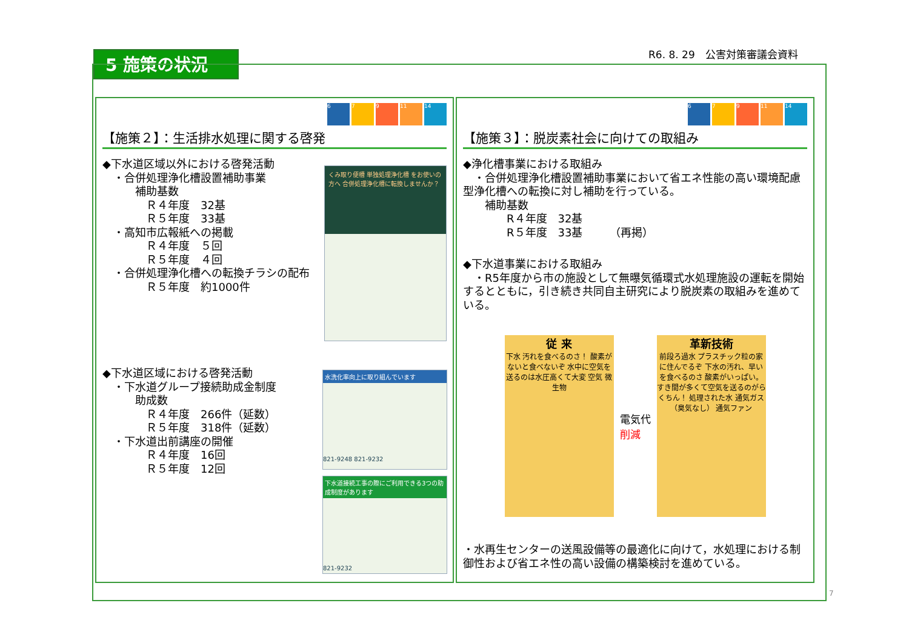5 施策の状況 R6. 8. 29　公害対策審議会資料
6 7 9 11 14
【施策２】：生活排水処理に関する啓発
◆下水道区域以外における啓発活動
　・合併処理浄化槽設置補助事業
　　　補助基数
　　　　Ｒ４年度　32基
　　　　Ｒ５年度　33基
　・高知市広報紙への掲載
　　　　Ｒ４年度　５回
　　　　Ｒ５年度　４回
　・合併処理浄化槽への転換チラシの配布
　　　　Ｒ５年度　約1000件
◆下水道区域における啓発活動
　・下水道グループ接続助成金制度
　　　助成数
　　　　Ｒ４年度　266件（延数）
　　　　Ｒ５年度　318件（延数）
　・下水道出前講座の開催
　　　　Ｒ４年度　16回
　　　　Ｒ５年度　12回
くみ取り便槽 単独処理浄化槽 をお使いの方へ 合併処理浄化槽に転換しませんか？
水洗化率向上に取り組んでいます
821-9248 821-9232
下水道接続工事の際にご利用できる3つの助成制度があります
821-9232
6 7 9 11 14
【施策３】：脱炭素社会に向けての取組み
◆浄化槽事業における取組み
　・合併処理浄化槽設置補助事業において省エネ性能の高い環境配慮型浄化槽への転換に対し補助を行っている。
　　補助基数
　　　　R４年度　32基
　　　　R５年度　33基　　　（再掲）
◆下水道事業における取組み
　・R5年度から市の施設として無曝気循環式水処理施設の運転を開始するとともに，引き続き共同自主研究により脱炭素の取組みを進めている。
従 来
下水 汚れを食べるのさ！ 酸素がないと食べないぞ 水中に空気を送るのは水圧高くて大変 空気 微生物
電気代
削減
革新技術
前段ろ過水 プラスチック粒の家に住んでるぞ 下水の汚れ、早いを食べるのさ 酸素がいっぱい。すき間が多くて空気を送るのがらくちん！ 処理された水 通気ガス（臭気なし） 通気ファン
・水再生センターの送風設備等の最適化に向けて，水処理における制御性および省エネ性の高い設備の構築検討を進めている。
7